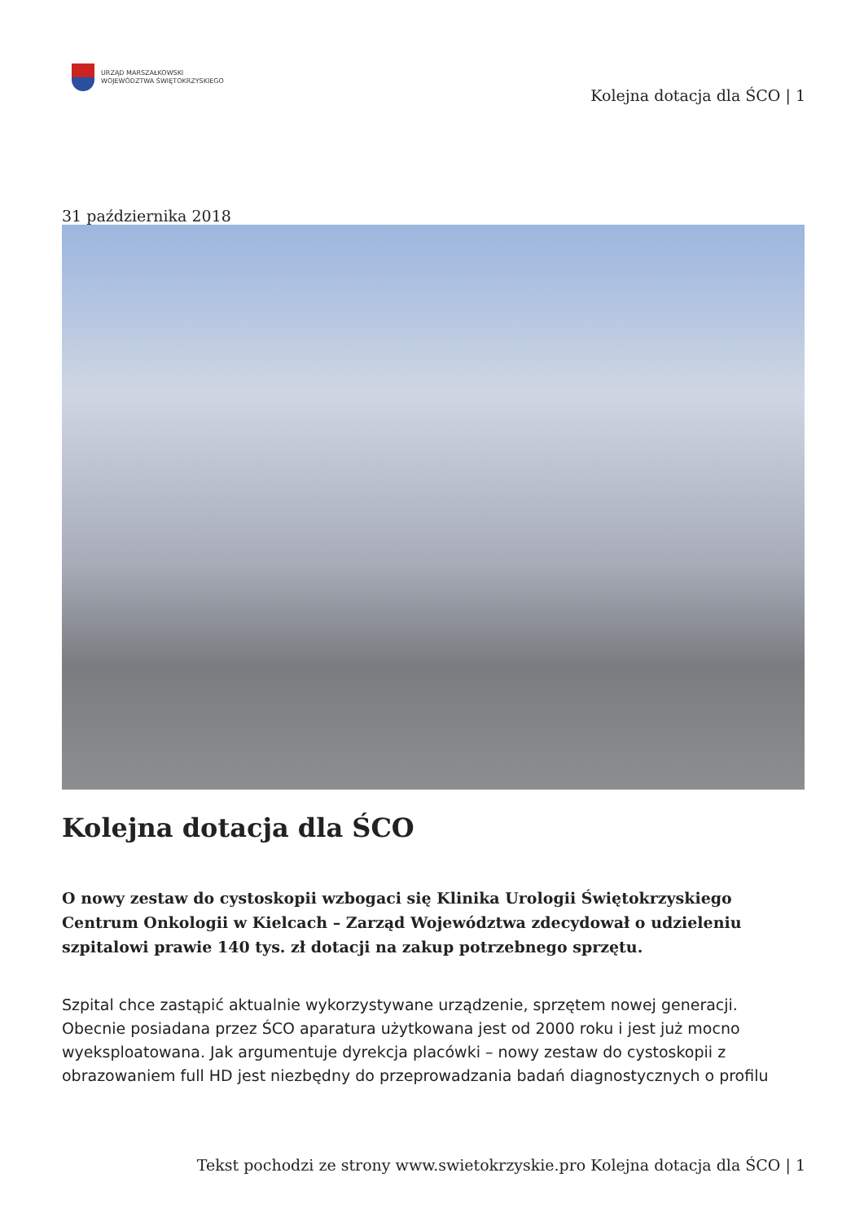URZĄD MARSZAŁKOWSKI
WOJEWÓDZTWA ŚWIĘTOKRZYSKIEGO
Kolejna dotacja dla ŚCO | 1
31 października 2018
Kolejna dotacja dla ŚCO
O nowy zestaw do cystoskopii wzbogaci się Klinika Urologii Świętokrzyskiego Centrum Onkologii w Kielcach – Zarząd Województwa zdecydował o udzieleniu szpitalowi prawie 140 tys. zł dotacji na zakup potrzebnego sprzętu.
Szpital chce zastąpić aktualnie wykorzystywane urządzenie, sprzętem nowej generacji. Obecnie posiadana przez ŚCO aparatura użytkowana jest od 2000 roku i jest już mocno wyeksploatowana. Jak argumentuje dyrekcja placówki – nowy zestaw do cystoskopii z obrazowaniem full HD jest niezbędny do przeprowadzania badań diagnostycznych o profilu
Tekst pochodzi ze strony www.swietokrzyskie.pro Kolejna dotacja dla ŚCO | 1